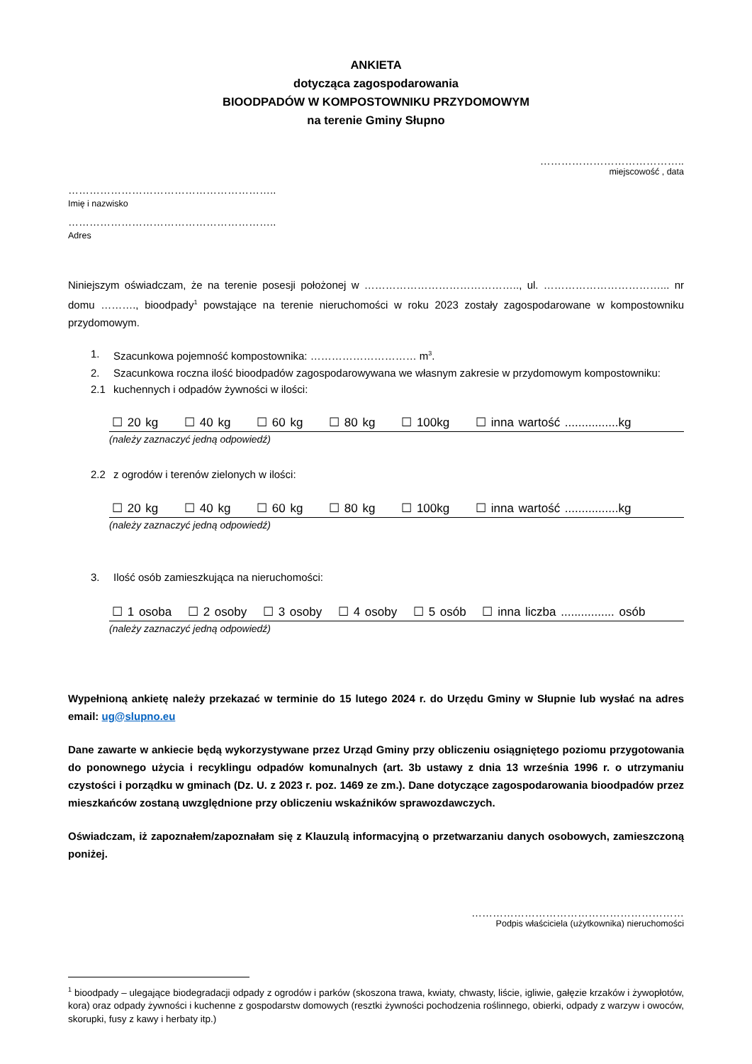ANKIETA
dotycząca zagospodarowania
BIOODPADÓW W KOMPOSTOWNIKU PRZYDOMOWYM
na terenie Gminy Słupno
…………………………………..
miejscowość , data
…………………………………………………..
Imię i nazwisko
…………………………………………………..
Adres
Niniejszym oświadczam, że na terenie posesji położonej w …………………………………….., ul. ……………………………... nr domu ………., bioodpady<sup>1</sup> powstające na terenie nieruchomości w roku 2023 zostały zagospodarowane w kompostowniku przydomowym.
1. Szacunkowa pojemność kompostownika: ………………………… m<sup>3</sup>.
2. Szacunkowa roczna ilość bioodpadów zagospodarowywana we własnym zakresie w przydomowym kompostowniku:
2.1 kuchennych i odpadów żywności w ilości:
☐ 20 kg ☐ 40 kg ☐ 60 kg ☐ 80 kg ☐ 100kg ☐ inna wartość ................kg
(należy zaznaczyć jedną odpowiedź)
2.2 z ogrodów i terenów zielonych w ilości:
☐ 20 kg ☐ 40 kg ☐ 60 kg ☐ 80 kg ☐ 100kg ☐ inna wartość ................kg
(należy zaznaczyć jedną odpowiedź)
3. Ilość osób zamieszkująca na nieruchomości:
☐ 1 osoba ☐ 2 osoby ☐ 3 osoby ☐ 4 osoby ☐ 5 osób ☐ inna liczba ................ osób
(należy zaznaczyć jedną odpowiedź)
Wypełnioną ankietę należy przekazać w terminie do 15 lutego 2024 r. do Urzędu Gminy w Słupnie lub wysłać na adres email: ug@slupno.eu
Dane zawarte w ankiecie będą wykorzystywane przez Urząd Gminy przy obliczeniu osiągniętego poziomu przygotowania do ponownego użycia i recyklingu odpadów komunalnych (art. 3b ustawy z dnia 13 września 1996 r. o utrzymaniu czystości i porządku w gminach (Dz. U. z 2023 r. poz. 1469 ze zm.). Dane dotyczące zagospodarowania bioodpadów przez mieszkańców zostaną uwzględnione przy obliczeniu wskaźników sprawozdawczych.
Oświadczam, iż zapoznałem/zapoznałam się z Klauzulą informacyjną o przetwarzaniu danych osobowych, zamieszczoną poniżej.
……………………………………………………
Podpis właściciela (użytkownika) nieruchomości
<sup>1</sup> bioodpady – ulegające biodegradacji odpady z ogrodów i parków (skoszona trawa, kwiaty, chwasty, liście, igliwie, gałęzie krzaków i żywopłotów, kora) oraz odpady żywności i kuchenne z gospodarstw domowych (resztki żywności pochodzenia roślinnego, obierki, odpady z warzyw i owoców, skorupki, fusy z kawy i herbaty itp.)